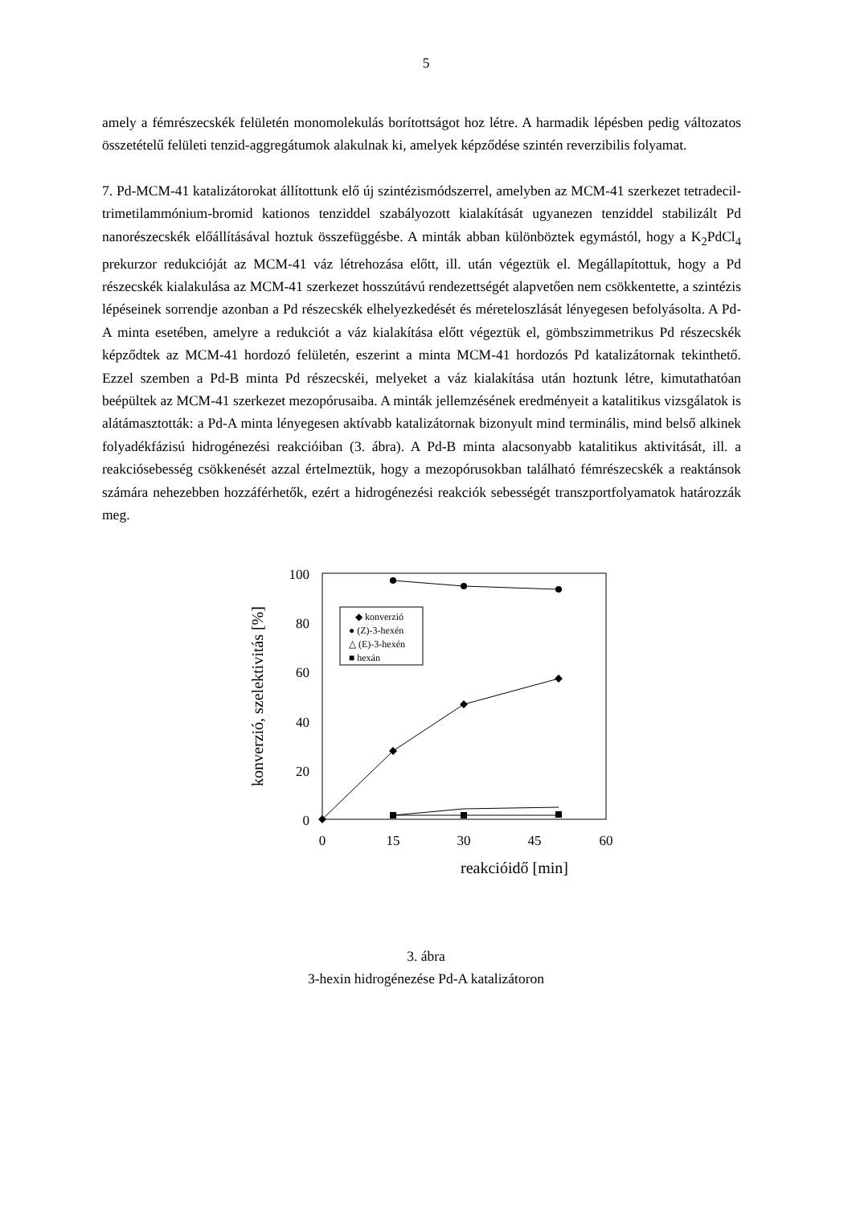5
amely a fémrészecskék felületén monomolekulás borítottságot hoz létre. A harmadik lépésben pedig változatos összetételű felületi tenzid-aggregátumok alakulnak ki, amelyek képződése szintén reverzibilis folyamat.
7. Pd-MCM-41 katalizátorokat állítottunk elő új szintézismódszerrel, amelyben az MCM-41 szerkezet tetradecil-trimetilammónium-bromid kationos tenziddel szabályozott kialakítását ugyanezen tenziddel stabilizált Pd nanorészecskék előállításával hoztuk összefüggésbe. A minták abban különböztek egymástól, hogy a K<sub>2</sub>PdCl<sub>4</sub> prekurzor redukcióját az MCM-41 váz létrehozása előtt, ill. után végeztük el. Megállapítottuk, hogy a Pd részecskék kialakulása az MCM-41 szerkezet hosszútávú rendezettségét alapvetően nem csökkentette, a szintézis lépéseinek sorrendje azonban a Pd részecskék elhelyezkedését és méreteloszlását lényegesen befolyásolta. A Pd-A minta esetében, amelyre a redukciót a váz kialakítása előtt végeztük el, gömbszimmetrikus Pd részecskék képződtek az MCM-41 hordozó felületén, eszerint a minta MCM-41 hordozós Pd katalizátornak tekinthető. Ezzel szemben a Pd-B minta Pd részecskéi, melyeket a váz kialakítása után hoztunk létre, kimutathatóan beépültek az MCM-41 szerkezet mezopórusaiba. A minták jellemzésének eredményeit a katalitikus vizsgálatok is alátámasztották: a Pd-A minta lényegesen aktívabb katalizátornak bizonyult mind terminális, mind belső alkinek folyadékfázisú hidrogénezési reakcióiban (3. ábra). A Pd-B minta alacsonyabb katalitikus aktivitását, ill. a reakciósebesség csökkenését azzal értelmeztük, hogy a mezopórusokban található fémrészecskék a reaktánsok számára nehezebben hozzáférhetők, ezért a hidrogénezési reakciók sebességét transzportfolyamatok határozzák meg.
100
80
60
40
20
0
0
15
30
45
60
reakcióidő [min]
konverzió, szelektivitás [%]
◆ konverzió
● (Z)-3-hexén
△ (E)-3-hexén
■ hexán
3. ábra
3-hexin hidrogénezése Pd-A katalizátoron